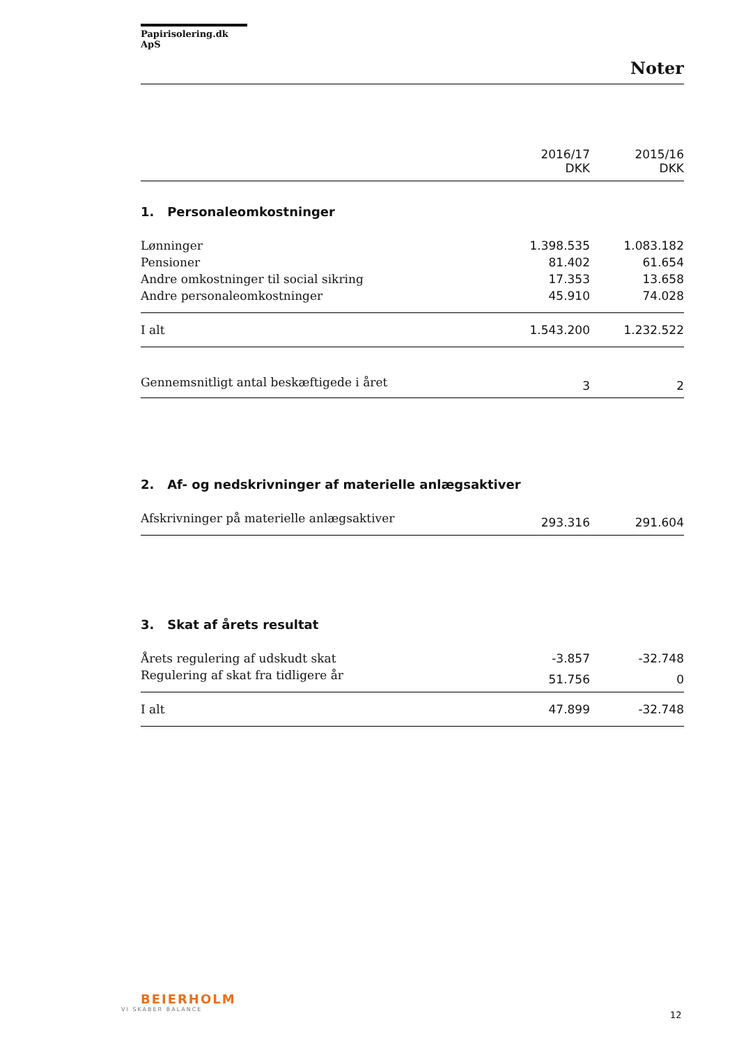Papirisolering.dk ApS
Noter
| | 2016/17 DKK | 2015/16 DKK |
| 1. Personaleomkostninger | | |
| Lønninger | 1.398.535 | 1.083.182 |
| Pensioner | 81.402 | 61.654 |
| Andre omkostninger til social sikring | 17.353 | 13.658 |
| Andre personaleomkostninger | 45.910 | 74.028 |
| I alt | 1.543.200 | 1.232.522 |
| Gennemsnitligt antal beskæftigede i året | 3 | 2 |
| 2. Af- og nedskrivninger af materielle anlægsaktiver | | |
| Afskrivninger på materielle anlægsaktiver | 293.316 | 291.604 |
| 3. Skat af årets resultat | | |
| Årets regulering af udskudt skat | -3.857 | -32.748 |
| Regulering af skat fra tidligere år | 51.756 | 0 |
| I alt | 47.899 | -32.748 |
BEIERHOLM
VI SKABER BALANCE
12